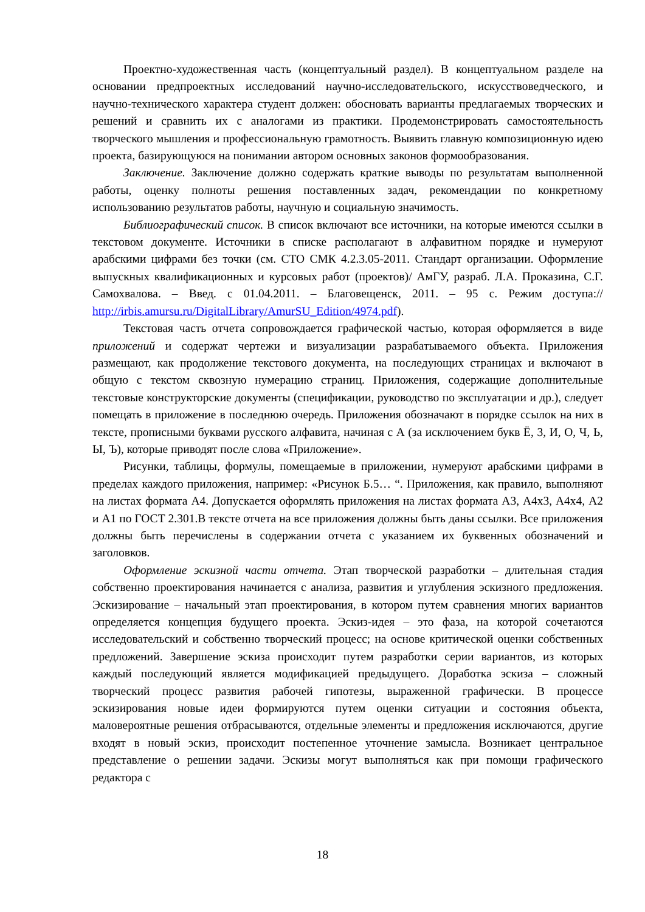Проектно-художественная часть (концептуальный раздел). В концептуальном разделе на основании предпроектных исследований научно-исследовательского, искусствоведческого, и научно-технического характера студент должен: обосновать варианты предлагаемых творческих и решений и сравнить их с аналогами из практики. Продемонстрировать самостоятельность творческого мышления и профессиональную грамотность. Выявить главную композиционную идею проекта, базирующуюся на понимании автором основных законов формообразования.
Заключение. Заключение должно содержать краткие выводы по результатам выполненной работы, оценку полноты решения поставленных задач, рекомендации по конкретному использованию результатов работы, научную и социальную значимость.
Библиографический список. В список включают все источники, на которые имеются ссылки в текстовом документе. Источники в списке располагают в алфавитном порядке и нумеруют арабскими цифрами без точки (см. СТО СМК 4.2.3.05-2011. Стандарт организации. Оформление выпускных квалификационных и курсовых работ (проектов)/ АмГУ, разраб. Л.А. Проказина, С.Г. Самохвалова. – Введ. с 01.04.2011. – Благовещенск, 2011. – 95 с. Режим доступа:// http://irbis.amursu.ru/DigitalLibrary/AmurSU_Edition/4974.pdf).
Текстовая часть отчета сопровождается графической частью, которая оформляется в виде приложений и содержат чертежи и визуализации разрабатываемого объекта. Приложения размещают, как продолжение текстового документа, на последующих страницах и включают в общую с текстом сквозную нумерацию страниц. Приложения, содержащие дополнительные текстовые конструкторские документы (спецификации, руководство по эксплуатации и др.), следует помещать в приложение в последнюю очередь. Приложения обозначают в порядке ссылок на них в тексте, прописными буквами русского алфавита, начиная с А (за исключением букв Ё, 3, И, О, Ч, Ь, Ы, Ъ), которые приводят после слова «Приложение».
Рисунки, таблицы, формулы, помещаемые в приложении, нумеруют арабскими цифрами в пределах каждого приложения, например: «Рисунок Б.5… “. Приложения, как правило, выполняют на листах формата А4. Допускается оформлять приложения на листах формата А3, А4х3, А4х4, А2 и А1 по ГОСТ 2.301.В тексте отчета на все приложения должны быть даны ссылки. Все приложения должны быть перечислены в содержании отчета с указанием их буквенных обозначений и заголовков.
Оформление эскизной части отчета. Этап творческой разработки – длительная стадия собственно проектирования начинается с анализа, развития и углубления эскизного предложения. Эскизирование – начальный этап проектирования, в котором путем сравнения многих вариантов определяется концепция будущего проекта. Эскиз-идея – это фаза, на которой сочетаются исследовательский и собственно творческий процесс; на основе критической оценки собственных предложений. Завершение эскиза происходит путем разработки серии вариантов, из которых каждый последующий является модификацией предыдущего. Доработка эскиза – сложный творческий процесс развития рабочей гипотезы, выраженной графически. В процессе эскизирования новые идеи формируются путем оценки ситуации и состояния объекта, маловероятные решения отбрасываются, отдельные элементы и предложения исключаются, другие входят в новый эскиз, происходит постепенное уточнение замысла. Возникает центральное представление о решении задачи. Эскизы могут выполняться как при помощи графического редактора с
18